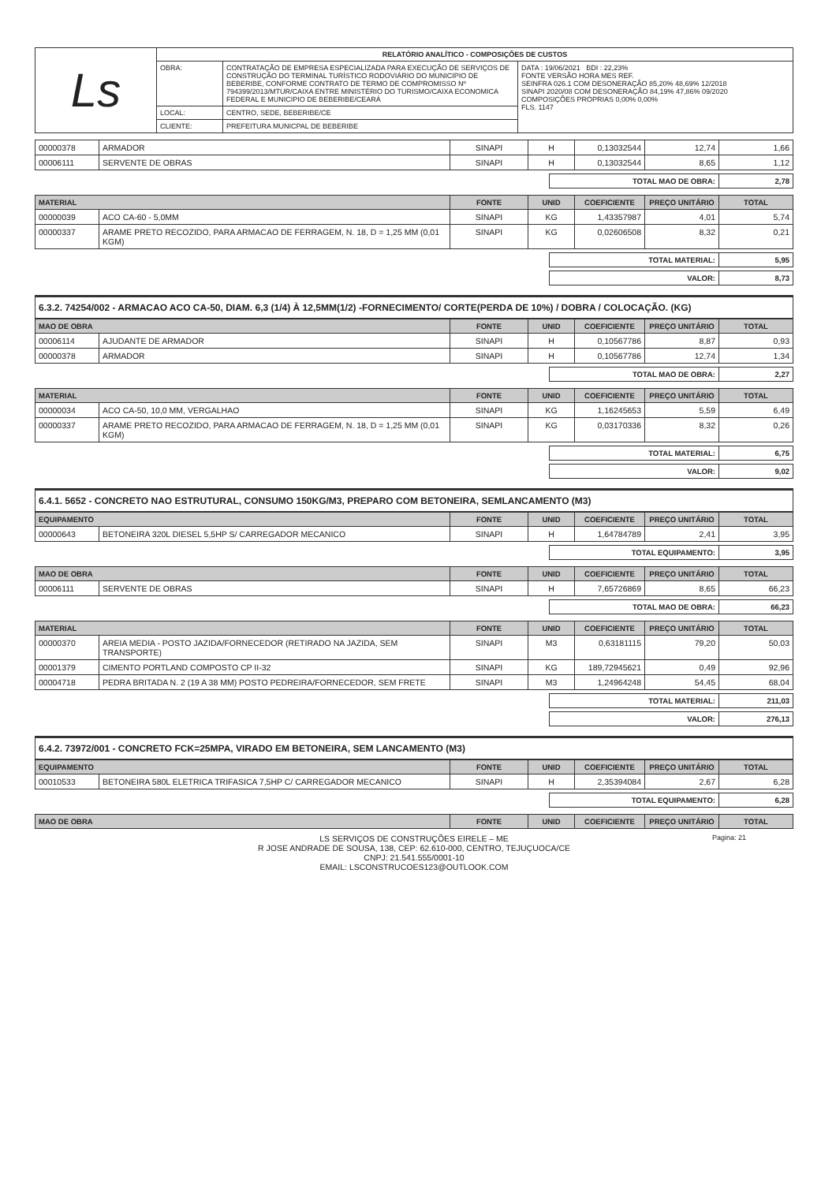| Ls | RELATÓRIO ANALÍTICO - COMPOSIÇÕES DE CUSTOS | | |
| | OBRA: | CONTRATAÇÃO DE EMPRESA ESPECIALIZADA PARA EXECUÇÃO DE SERVIÇOS DE CONSTRUÇÃO DO TERMINAL TURÍSTICO RODOVIÁRIO DO MUNICIPIO DE BEBERIBE, CONFORME CONTRATO DE TERMO DE COMPROMISSO Nº 794399/2013/MTUR/CAIXA ENTRE MINISTÉRIO DO TURISMO/CAIXA ECONOMICA FEDERAL E MUNICIPIO DE BEBERIBE/CEARÁ | DATA : 19/06/2021 BDI : 22,23% FONTE VERSÃO HORA MES REF. SEINFRA 026.1 COM DESONERAÇÃO 85,20% 48,69% 12/2018 SINAPI 2020/08 COM DESONERAÇÃO 84,19% 47,86% 09/2020 COMPOSIÇÕES PRÓPRIAS 0,00% 0,00% FLS. 1147 |
| | LOCAL: | CENTRO, SEDE, BEBERIBE/CE | |
| | CLIENTE: | PREFEITURA MUNICPAL DE BEBERIBE | |
| 00000378 | ARMADOR | SINAPI | H | 0,13032544 | 12,74 | 1,66 |
| 00006111 | SERVENTE DE OBRAS | SINAPI | H | 0,13032544 | 8,65 | 1,12 |
| TOTAL MAO DE OBRA: | 2,78 |
| MATERIAL | | FONTE | UNID | COEFICIENTE | PREÇO UNITÁRIO | TOTAL |
| --- | --- | --- | --- | --- | --- | --- |
| 00000039 | ACO CA-60 - 5,0MM | SINAPI | KG | 1,43357987 | 4,01 | 5,74 |
| 00000337 | ARAME PRETO RECOZIDO, PARA ARMACAO DE FERRAGEM, N. 18, D = 1,25 MM (0,01 KGM) | SINAPI | KG | 0,02606508 | 8,32 | 0,21 |
| TOTAL MATERIAL: | 5,95 |
| VALOR: | 8,73 |
6.3.2. 74254/002 - ARMACAO ACO CA-50, DIAM. 6,3 (1/4) À 12,5MM(1/2) -FORNECIMENTO/ CORTE(PERDA DE 10%) / DOBRA / COLOCAÇÃO. (KG)
| MAO DE OBRA | | FONTE | UNID | COEFICIENTE | PREÇO UNITÁRIO | TOTAL |
| --- | --- | --- | --- | --- | --- | --- |
| 00006114 | AJUDANTE DE ARMADOR | SINAPI | H | 0,10567786 | 8,87 | 0,93 |
| 00000378 | ARMADOR | SINAPI | H | 0,10567786 | 12,74 | 1,34 |
| TOTAL MAO DE OBRA: | 2,27 |
| MATERIAL | | FONTE | UNID | COEFICIENTE | PREÇO UNITÁRIO | TOTAL |
| --- | --- | --- | --- | --- | --- | --- |
| 00000034 | ACO CA-50, 10,0 MM, VERGALHAO | SINAPI | KG | 1,16245653 | 5,59 | 6,49 |
| 00000337 | ARAME PRETO RECOZIDO, PARA ARMACAO DE FERRAGEM, N. 18, D = 1,25 MM (0,01 KGM) | SINAPI | KG | 0,03170336 | 8,32 | 0,26 |
| TOTAL MATERIAL: | 6,75 |
| VALOR: | 9,02 |
6.4.1. 5652 - CONCRETO NAO ESTRUTURAL, CONSUMO 150KG/M3, PREPARO COM BETONEIRA, SEMLANCAMENTO (M3)
| EQUIPAMENTO | | FONTE | UNID | COEFICIENTE | PREÇO UNITÁRIO | TOTAL |
| --- | --- | --- | --- | --- | --- | --- |
| 00000643 | BETONEIRA 320L DIESEL 5,5HP S/ CARREGADOR MECANICO | SINAPI | H | 1,64784789 | 2,41 | 3,95 |
| TOTAL EQUIPAMENTO: | 3,95 |
| MAO DE OBRA | | FONTE | UNID | COEFICIENTE | PREÇO UNITÁRIO | TOTAL |
| --- | --- | --- | --- | --- | --- | --- |
| 00006111 | SERVENTE DE OBRAS | SINAPI | H | 7,65726869 | 8,65 | 66,23 |
| TOTAL MAO DE OBRA: | 66,23 |
| MATERIAL | | FONTE | UNID | COEFICIENTE | PREÇO UNITÁRIO | TOTAL |
| --- | --- | --- | --- | --- | --- | --- |
| 00000370 | AREIA MEDIA - POSTO JAZIDA/FORNECEDOR (RETIRADO NA JAZIDA, SEM TRANSPORTE) | SINAPI | M3 | 0,63181115 | 79,20 | 50,03 |
| 00001379 | CIMENTO PORTLAND COMPOSTO CP II-32 | SINAPI | KG | 189,72945621 | 0,49 | 92,96 |
| 00004718 | PEDRA BRITADA N. 2 (19 A 38 MM) POSTO PEDREIRA/FORNECEDOR, SEM FRETE | SINAPI | M3 | 1,24964248 | 54,45 | 68,04 |
| TOTAL MATERIAL: | 211,03 |
| VALOR: | 276,13 |
6.4.2. 73972/001 - CONCRETO FCK=25MPA, VIRADO EM BETONEIRA, SEM LANCAMENTO (M3)
| EQUIPAMENTO | | FONTE | UNID | COEFICIENTE | PREÇO UNITÁRIO | TOTAL |
| --- | --- | --- | --- | --- | --- | --- |
| 00010533 | BETONEIRA 580L ELETRICA TRIFASICA 7,5HP C/ CARREGADOR MECANICO | SINAPI | H | 2,35394084 | 2,67 | 6,28 |
| TOTAL EQUIPAMENTO: | 6,28 |
| MAO DE OBRA | FONTE | UNID | COEFICIENTE | PREÇO UNITÁRIO | TOTAL |
| --- | --- | --- | --- | --- | --- |
Pagina: 21 LS SERVIÇOS DE CONSTRUÇÕES EIRELE – ME
R JOSE ANDRADE DE SOUSA, 138, CEP: 62.610-000, CENTRO, TEJUÇUOCA/CE
CNPJ: 21.541.555/0001-10
EMAIL: LSCONSTRUCOES123@OUTLOOK.COM